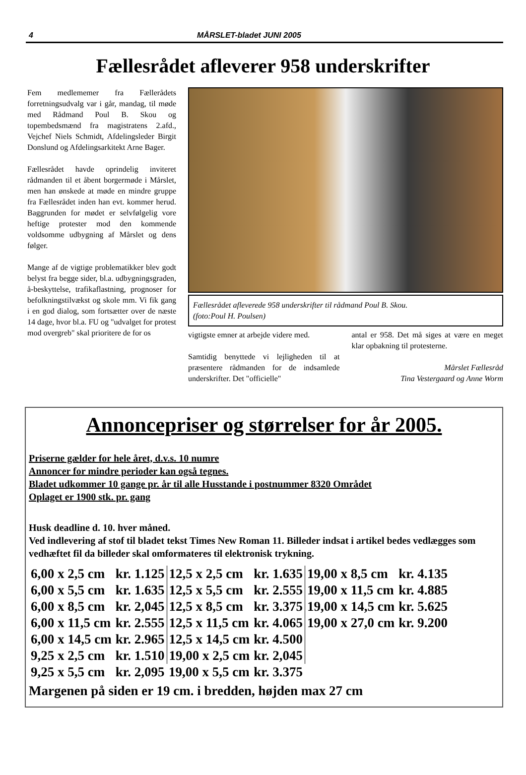4 MÅRSLET-bladet JUNI 2005
Fællesrådet afleverer 958 underskrifter
Fem medlememer fra Fællerådets forretningsudvalg var i går, mandag, til møde med Rådmand Poul B. Skou og topembedsmænd fra magistratens 2.afd., Vejchef Niels Schmidt, Afdelingsleder Birgit Donslund og Afdelingsarkitekt Arne Bager.
Fællesrådet havde oprindelig inviteret rådmanden til et åbent borgermøde i Mårslet, men han ønskede at møde en mindre gruppe fra Fællesrådet inden han evt. kommer herud. Baggrunden for mødet er selvfølgelig vore heftige protester mod den kommende voldsomme udbygning af Mårslet og dens følger.
Mange af de vigtige problematikker blev godt belyst fra begge sider, bl.a. udbygningsgraden, å-beskyttelse, trafikaflastning, prognoser for befolkningstilvækst og skole mm. Vi fik gang i en god dialog, som fortsætter over de næste 14 dage, hvor bl.a. FU og "udvalget for protest mod overgreb" skal prioritere de for os
Fællesrådet afleverede 958 underskrifter til rådmand Poul B. Skou.
(foto:Poul H. Poulsen)
vigtigste emner at arbejde videre med.
Samtidig benyttede vi lejligheden til at præsentere rådmanden for de indsamlede underskrifter. Det "officielle"
antal er 958. Det må siges at være en meget klar opbakning til protesterne.
Mårslet Fællesråd
Tina Vestergaard og Anne Worm
Annoncepriser og størrelser for år 2005.
Priserne gælder for hele året, d.v.s. 10 numre
Annoncer for mindre perioder kan også tegnes.
Bladet udkommer 10 gange pr. år til alle Husstande i postnummer 8320 Området
Oplaget er 1900 stk. pr. gang
Husk deadline d. 10. hver måned.
Ved indlevering af stof til bladet tekst Times New Roman 11. Billeder indsat i artikel bedes vedlægges som vedhæftet fil da billeder skal omformateres til elektronisk trykning.
| 6,00 x 2,5 cm | kr. 1.125 | 12,5 x 2,5 cm | kr. 1.635 | 19,00 x 8,5 cm | kr. 4.135 |
| 6,00 x 5,5 cm | kr. 1.635 | 12,5 x 5,5 cm | kr. 2.555 | 19,00 x 11,5 cm | kr. 4.885 |
| 6,00 x 8,5 cm | kr. 2,045 | 12,5 x 8,5 cm | kr. 3.375 | 19,00 x 14,5 cm | kr. 5.625 |
| 6,00 x 11,5 cm | kr. 2.555 | 12,5 x 11,5 cm | kr. 4.065 | 19,00 x 27,0 cm | kr. 9.200 |
| 6,00 x 14,5 cm | kr. 2.965 | 12,5 x 14,5 cm | kr. 4.500 | | |
| 9,25 x 2,5 cm | kr. 1.510 | 19,00 x 2,5 cm | kr. 2,045 | | |
| 9,25 x 5,5 cm | kr. 2,095 | 19,00 x 5,5 cm | kr. 3.375 | | |
Margenen på siden er 19 cm. i bredden, højden max 27 cm